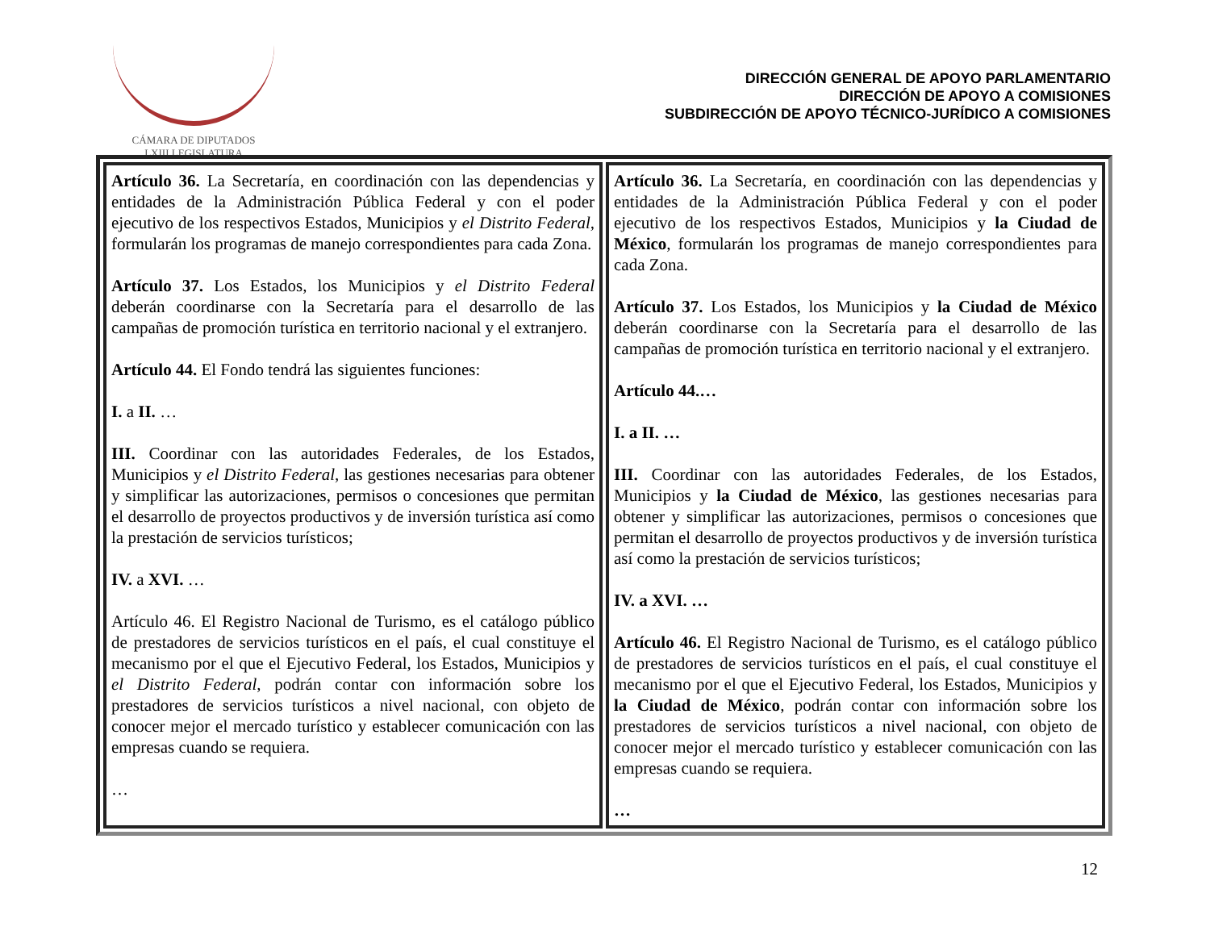CÁMARA DE DIPUTADOS
LXIII LEGISLATURA
DIRECCIÓN GENERAL DE APOYO PARLAMENTARIO
DIRECCIÓN DE APOYO A COMISIONES
SUBDIRECCIÓN DE APOYO TÉCNICO-JURÍDICO A COMISIONES
| Artículo 36. La Secretaría, en coordinación con las dependencias y entidades de la Administración Pública Federal y con el poder ejecutivo de los respectivos Estados, Municipios y el Distrito Federal , formularán los programas de manejo correspondientes para cada Zona. Artículo 37. Los Estados, los Municipios y el Distrito Federal deberán coordinarse con la Secretaría para el desarrollo de las campañas de promoción turística en territorio nacional y el extranjero. Artículo 44. El Fondo tendrá las siguientes funciones: I. a II. … III. Coordinar con las autoridades Federales, de los Estados, Municipios y el Distrito Federal , las gestiones necesarias para obtener y simplificar las autorizaciones, permisos o concesiones que permitan el desarrollo de proyectos productivos y de inversión turística así como la prestación de servicios turísticos; IV. a XVI. … Artículo 46. El Registro Nacional de Turismo, es el catálogo público de prestadores de servicios turísticos en el país, el cual constituye el mecanismo por el que el Ejecutivo Federal, los Estados, Municipios y el Distrito Federal , podrán contar con información sobre los prestadores de servicios turísticos a nivel nacional, con objeto de conocer mejor el mercado turístico y establecer comunicación con las empresas cuando se requiera. … | Artículo 36. La Secretaría, en coordinación con las dependencias y entidades de la Administración Pública Federal y con el poder ejecutivo de los respectivos Estados, Municipios y la Ciudad de México , formularán los programas de manejo correspondientes para cada Zona. Artículo 37. Los Estados, los Municipios y la Ciudad de México deberán coordinarse con la Secretaría para el desarrollo de las campañas de promoción turística en territorio nacional y el extranjero. Artículo 44.… I. a II. … III. Coordinar con las autoridades Federales, de los Estados, Municipios y la Ciudad de México , las gestiones necesarias para obtener y simplificar las autorizaciones, permisos o concesiones que permitan el desarrollo de proyectos productivos y de inversión turística así como la prestación de servicios turísticos; IV. a XVI. … Artículo 46. El Registro Nacional de Turismo, es el catálogo público de prestadores de servicios turísticos en el país, el cual constituye el mecanismo por el que el Ejecutivo Federal, los Estados, Municipios y la Ciudad de México , podrán contar con información sobre los prestadores de servicios turísticos a nivel nacional, con objeto de conocer mejor el mercado turístico y establecer comunicación con las empresas cuando se requiera. … |
12